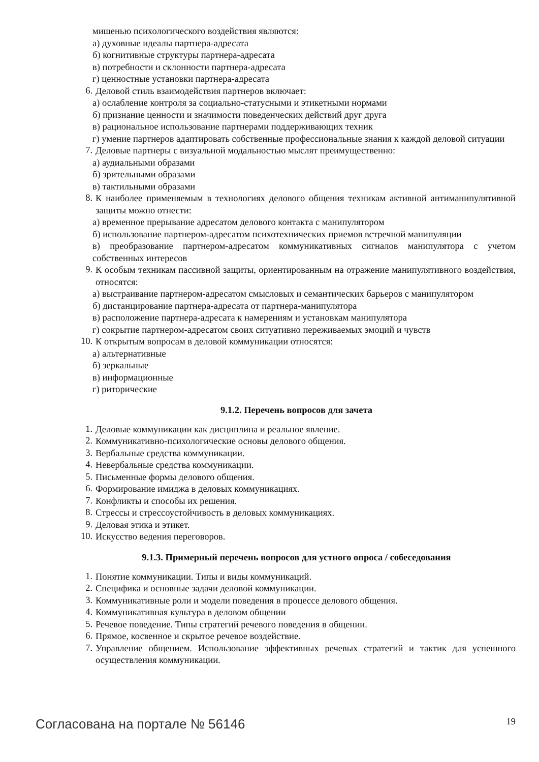мишенью психологического воздействия являются:
а) духовные идеалы партнера-адресата
б) когнитивные структуры партнера-адресата
в) потребности и склонности партнера-адресата
г) ценностные установки партнера-адресата
6.
Деловой стиль взаимодействия партнеров включает:
а) ослабление контроля за социально-статусными и этикетными нормами
б) признание ценности и значимости поведенческих действий друг друга
в) рациональное использование партнерами поддерживающих техник
г) умение партнеров адаптировать собственные профессиональные знания к каждой деловой ситуации
7.
Деловые партнеры с визуальной модальностью мыслят преимущественно:
а) аудиальными образами
б) зрительными образами
в) тактильными образами
8.
К наиболее применяемым в технологиях делового общения техникам активной антиманипулятивной защиты можно отнести:
а) временное прерывание адресатом делового контакта с манипулятором
б) использование партнером-адресатом психотехнических приемов встречной манипуляции
в) преобразование партнером-адресатом коммуникативных сигналов манипулятора с учетом собственных интересов
9.
К особым техникам пассивной защиты, ориентированным на отражение манипулятивного воздействия, относятся:
а) выстраивание партнером-адресатом смысловых и семантических барьеров с манипулятором
б) дистанцирование партнера-адресата от партнера-манипулятора
в) расположение партнера-адресата к намерениям и установкам манипулятора
г) сокрытие партнером-адресатом своих ситуативно переживаемых эмоций и чувств
10.
К открытым вопросам в деловой коммуникации относятся:
а) альтернативные
б) зеркальные
в) информационные
г) риторические
9.1.2. Перечень вопросов для зачета
1.
Деловые коммуникации как дисциплина и реальное явление.
2.
Коммуникативно-психологические основы делового общения.
3.
Вербальные средства коммуникации.
4.
Невербальные средства коммуникации.
5.
Письменные формы делового общения.
6.
Формирование имиджа в деловых коммуникациях.
7.
Конфликты и способы их решения.
8.
Стрессы и стрессоустойчивость в деловых коммуникациях.
9.
Деловая этика и этикет.
10.
Искусство ведения переговоров.
9.1.3. Примерный перечень вопросов для устного опроса / собеседования
1.
Понятие коммуникации. Типы и виды коммуникаций.
2.
Специфика и основные задачи деловой коммуникации.
3.
Коммуникативные роли и модели поведения в процессе делового общения.
4.
Коммуникативная культура в деловом общении
5.
Речевое поведение. Типы стратегий речевого поведения в общении.
6.
Прямое, косвенное и скрытое речевое воздействие.
7.
Управление общением. Использование эффективных речевых стратегий и тактик для успешного осуществления коммуникации.
Согласована на портале № 56146 19